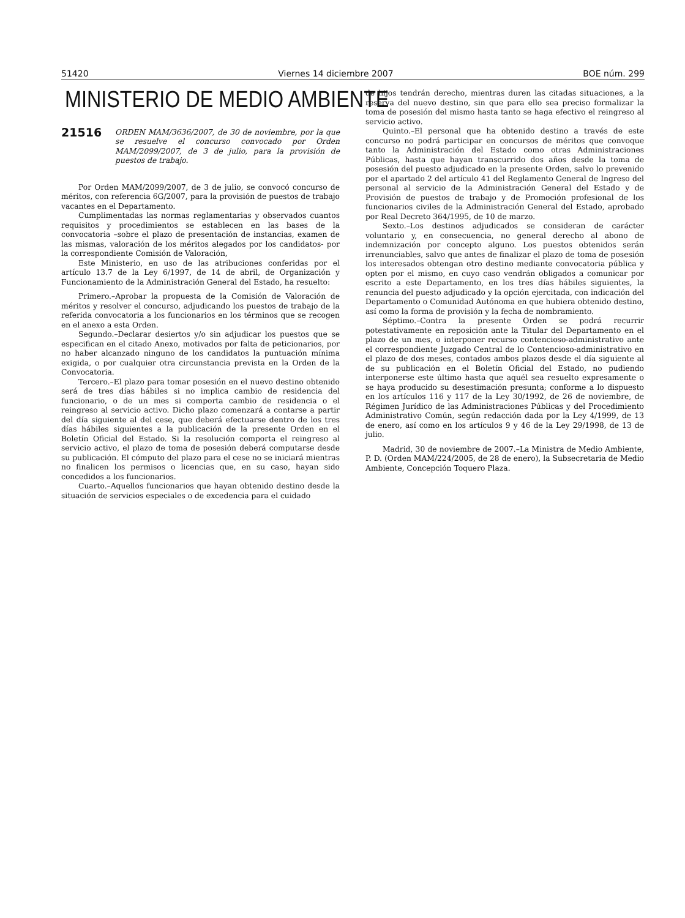51420 Viernes 14 diciembre 2007 BOE núm. 299
MINISTERIO DE MEDIO AMBIENTE
21516 ORDEN MAM/3636/2007, de 30 de noviembre, por la que se resuelve el concurso convocado por Orden MAM/2099/2007, de 3 de julio, para la provisión de puestos de trabajo.
Por Orden MAM/2099/2007, de 3 de julio, se convocó concurso de méritos, con referencia 6G/2007, para la provisión de puestos de trabajo vacantes en el Departamento.
Cumplimentadas las normas reglamentarias y observados cuantos requisitos y procedimientos se establecen en las bases de la convocatoria –sobre el plazo de presentación de instancias, examen de las mismas, valoración de los méritos alegados por los candidatos- por la correspondiente Comisión de Valoración,
Este Ministerio, en uso de las atribuciones conferidas por el artículo 13.7 de la Ley 6/1997, de 14 de abril, de Organización y Funcionamiento de la Administración General del Estado, ha resuelto:
Primero.–Aprobar la propuesta de la Comisión de Valoración de méritos y resolver el concurso, adjudicando los puestos de trabajo de la referida convocatoria a los funcionarios en los términos que se recogen en el anexo a esta Orden.
Segundo.–Declarar desiertos y/o sin adjudicar los puestos que se especifican en el citado Anexo, motivados por falta de peticionarios, por no haber alcanzado ninguno de los candidatos la puntuación mínima exigida, o por cualquier otra circunstancia prevista en la Orden de la Convocatoria.
Tercero.–El plazo para tomar posesión en el nuevo destino obtenido será de tres días hábiles si no implica cambio de residencia del funcionario, o de un mes si comporta cambio de residencia o el reingreso al servicio activo. Dicho plazo comenzará a contarse a partir del día siguiente al del cese, que deberá efectuarse dentro de los tres días hábiles siguientes a la publicación de la presente Orden en el Boletín Oficial del Estado. Si la resolución comporta el reingreso al servicio activo, el plazo de toma de posesión deberá computarse desde su publicación. El cómputo del plazo para el cese no se iniciará mientras no finalicen los permisos o licencias que, en su caso, hayan sido concedidos a los funcionarios.
Cuarto.–Aquellos funcionarios que hayan obtenido destino desde la situación de servicios especiales o de excedencia para el cuidado
de hijos tendrán derecho, mientras duren las citadas situaciones, a la reserva del nuevo destino, sin que para ello sea preciso formalizar la toma de posesión del mismo hasta tanto se haga efectivo el reingreso al servicio activo.
Quinto.–El personal que ha obtenido destino a través de este concurso no podrá participar en concursos de méritos que convoque tanto la Administración del Estado como otras Administraciones Públicas, hasta que hayan transcurrido dos años desde la toma de posesión del puesto adjudicado en la presente Orden, salvo lo prevenido por el apartado 2 del artículo 41 del Reglamento General de Ingreso del personal al servicio de la Administración General del Estado y de Provisión de puestos de trabajo y de Promoción profesional de los funcionarios civiles de la Administración General del Estado, aprobado por Real Decreto 364/1995, de 10 de marzo.
Sexto.–Los destinos adjudicados se consideran de carácter voluntario y, en consecuencia, no general derecho al abono de indemnización por concepto alguno. Los puestos obtenidos serán irrenunciables, salvo que antes de finalizar el plazo de toma de posesión los interesados obtengan otro destino mediante convocatoria pública y opten por el mismo, en cuyo caso vendrán obligados a comunicar por escrito a este Departamento, en los tres días hábiles siguientes, la renuncia del puesto adjudicado y la opción ejercitada, con indicación del Departamento o Comunidad Autónoma en que hubiera obtenido destino, así como la forma de provisión y la fecha de nombramiento.
Séptimo.–Contra la presente Orden se podrá recurrir potestativamente en reposición ante la Titular del Departamento en el plazo de un mes, o interponer recurso contencioso-administrativo ante el correspondiente Juzgado Central de lo Contencioso-administrativo en el plazo de dos meses, contados ambos plazos desde el día siguiente al de su publicación en el Boletín Oficial del Estado, no pudiendo interponerse este último hasta que aquél sea resuelto expresamente o se haya producido su desestimación presunta; conforme a lo dispuesto en los artículos 116 y 117 de la Ley 30/1992, de 26 de noviembre, de Régimen Jurídico de las Administraciones Públicas y del Procedimiento Administrativo Común, según redacción dada por la Ley 4/1999, de 13 de enero, así como en los artículos 9 y 46 de la Ley 29/1998, de 13 de julio.
Madrid, 30 de noviembre de 2007.–La Ministra de Medio Ambiente, P. D. (Orden MAM/224/2005, de 28 de enero), la Subsecretaria de Medio Ambiente, Concepción Toquero Plaza.